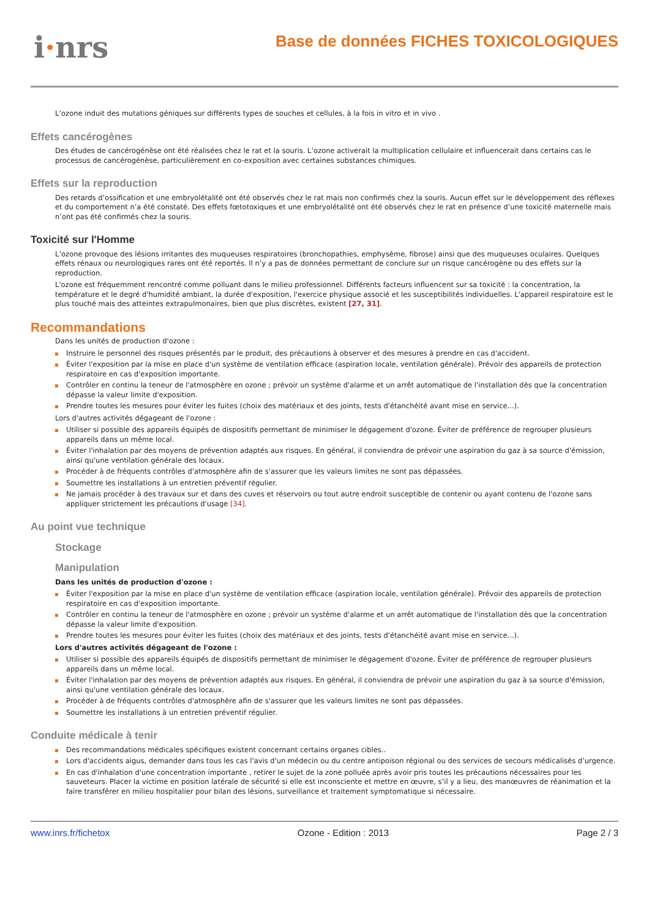i·nrs
Base de données FICHES TOXICOLOGIQUES
L’ozone induit des mutations géniques sur différents types de souches et cellules, à la fois in vitro et in vivo .
Effets cancérogènes
Des études de cancérogénèse ont été réalisées chez le rat et la souris. L’ozone activerait la multiplication cellulaire et influencerait dans certains cas le processus de cancérogénèse, particulièrement en co-exposition avec certaines substances chimiques.
Effets sur la reproduction
Des retards d’ossification et une embryolétalité ont été observés chez le rat mais non confirmés chez la souris. Aucun effet sur le développement des réflexes et du comportement n’a été constaté. Des effets fœtotoxiques et une embryolétalité ont été observés chez le rat en présence d’une toxicité maternelle mais n’ont pas été confirmés chez la souris.
Toxicité sur l'Homme
L’ozone provoque des lésions irritantes des muqueuses respiratoires (bronchopathies, emphysème, fibrose) ainsi que des muqueuses oculaires. Quelques effets rénaux ou neurologiques rares ont été reportés. Il n’y a pas de données permettant de conclure sur un risque cancérogène ou des effets sur la reproduction.
L'ozone est fréquemment rencontré comme polluant dans le milieu professionnel. Différents facteurs influencent sur sa toxicité : la concentration, la température et le degré d'humidité ambiant, la durée d'exposition, l'exercice physique associé et les susceptibilités individuelles. L'appareil respiratoire est le plus touché mais des atteintes extrapulmonaires, bien que plus discrètes, existent [27, 31].
Recommandations
Dans les unités de production d'ozone :
Instruire le personnel des risques présentés par le produit, des précautions à observer et des mesures à prendre en cas d'accident.
Éviter l'exposition par la mise en place d'un système de ventilation efficace (aspiration locale, ventilation générale). Prévoir des appareils de protection respiratoire en cas d'exposition importante.
Contrôler en continu la teneur de l'atmosphère en ozone ; prévoir un système d'alarme et un arrêt automatique de l'installation dès que la concentration dépasse la valeur limite d'exposition.
Prendre toutes les mesures pour éviter les fuites (choix des matériaux et des joints, tests d'étanchéité avant mise en service...).
Lors d'autres activités dégageant de l'ozone :
Utiliser si possible des appareils équipés de dispositifs permettant de minimiser le dégagement d'ozone. Éviter de préférence de regrouper plusieurs appareils dans un même local.
Éviter l'inhalation par des moyens de prévention adaptés aux risques. En général, il conviendra de prévoir une aspiration du gaz à sa source d'émission, ainsi qu'une ventilation générale des locaux.
Procéder à de fréquents contrôles d'atmosphère afin de s'assurer que les valeurs limites ne sont pas dépassées.
Soumettre les installations à un entretien préventif régulier.
Ne jamais procéder à des travaux sur et dans des cuves et réservoirs ou tout autre endroit susceptible de contenir ou ayant contenu de l'ozone sans appliquer strictement les précautions d'usage [34].
Au point vue technique
Stockage
Manipulation
Dans les unités de production d'ozone :
Éviter l'exposition par la mise en place d'un système de ventilation efficace (aspiration locale, ventilation générale). Prévoir des appareils de protection respiratoire en cas d'exposition importante.
Contrôler en continu la teneur de l'atmosphère en ozone ; prévoir un système d'alarme et un arrêt automatique de l'installation dès que la concentration dépasse la valeur limite d'exposition.
Prendre toutes les mesures pour éviter les fuites (choix des matériaux et des joints, tests d'étanchéité avant mise en service...).
Lors d'autres activités dégageant de l'ozone :
Utiliser si possible des appareils équipés de dispositifs permettant de minimiser le dégagement d'ozone. Éviter de préférence de regrouper plusieurs appareils dans un même local.
Éviter l'inhalation par des moyens de prévention adaptés aux risques. En général, il conviendra de prévoir une aspiration du gaz à sa source d'émission, ainsi qu'une ventilation générale des locaux.
Procéder à de fréquents contrôles d'atmosphère afin de s'assurer que les valeurs limites ne sont pas dépassées.
Soumettre les installations à un entretien préventif régulier.
Conduite médicale à tenir
Des recommandations médicales spécifiques existent concernant certains organes cibles..
Lors d'accidents aigus, demander dans tous les cas l'avis d'un médecin ou du centre antipoison régional ou des services de secours médicalisés d’urgence.
En cas d'inhalation d'une concentration importante , retirer le sujet de la zone polluée après avoir pris toutes les précautions nécessaires pour les sauveteurs. Placer la victime en position latérale de sécurité si elle est inconsciente et mettre en œuvre, s’il y a lieu, des manœuvres de réanimation et la faire transférer en milieu hospitalier pour bilan des lésions, surveillance et traitement symptomatique si nécessaire.
www.inrs.fr/fichetox Ozone - Edition : 2013 Page 2 / 3